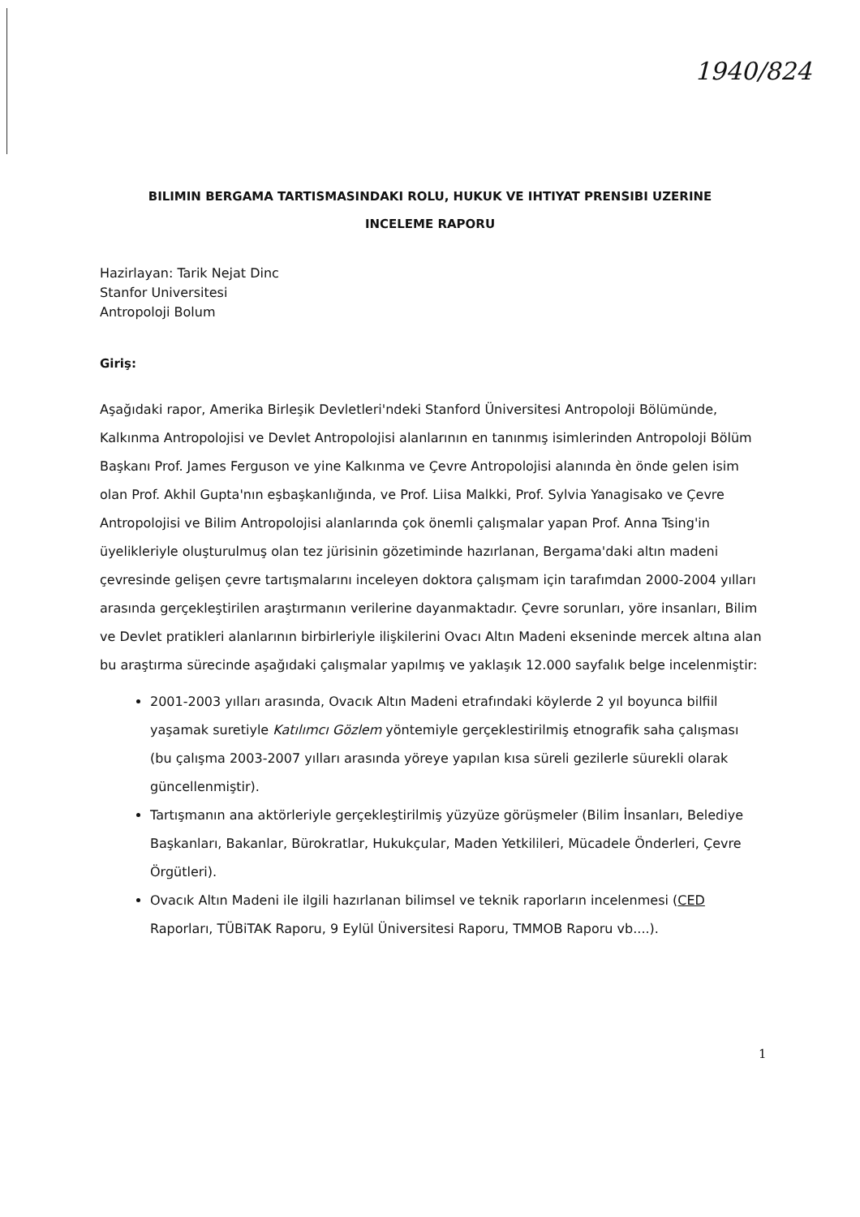1940/824
BILIMIN BERGAMA TARTISMASINDAKI ROLU, HUKUK VE IHTIYAT PRENSIBI UZERINE INCELEME RAPORU
Hazirlayan: Tarik Nejat Dinc
Stanfor Universitesi
Antropoloji Bolum
Giriş:
Aşağıdaki rapor, Amerika Birleşik Devletleri'ndeki Stanford Üniversitesi Antropoloji Bölümünde, Kalkınma Antropolojisi ve Devlet Antropolojisi alanlarının en tanınmış isimlerinden Antropoloji Bölüm Başkanı Prof. James Ferguson ve yine Kalkınma ve Çevre Antropolojisi alanında èn önde gelen isim olan Prof. Akhil Gupta'nın eşbaşkanlığında, ve Prof. Liisa Malkki, Prof. Sylvia Yanagisako ve Çevre Antropolojisi ve Bilim Antropolojisi alanlarında çok önemli çalışmalar yapan Prof. Anna Tsing'in üyelikleriyle oluşturulmuş olan tez jürisinin gözetiminde hazırlanan, Bergama'daki altın madeni çevresinde gelişen çevre tartışmalarını inceleyen doktora çalışmam için tarafımdan 2000-2004 yılları arasında gerçekleştirilen araştırmanın verilerine dayanmaktadır. Çevre sorunları, yöre insanları, Bilim ve Devlet pratikleri alanlarının birbirleriyle ilişkilerini Ovacı Altın Madeni ekseninde mercek altına alan bu araştırma sürecinde aşağıdaki çalışmalar yapılmış ve yaklaşık 12.000 sayfalık belge incelenmiştir:
2001-2003 yılları arasında, Ovacık Altın Madeni etrafındaki köylerde 2 yıl boyunca bilfiil yaşamak suretiyle Katılımcı Gözlem yöntemiyle gerçeklestirilmiş etnografik saha çalışması (bu çalışma 2003-2007 yılları arasında yöreye yapılan kısa süreli gezilerle süurekli olarak güncellenmiştir).
Tartışmanın ana aktörleriyle gerçekleştirilmiş yüzyüze görüşmeler (Bilim İnsanları, Belediye Başkanları, Bakanlar, Bürokratlar, Hukukçular, Maden Yetkilileri, Mücadele Önderleri, Çevre Örgütleri).
Ovacık Altın Madeni ile ilgili hazırlanan bilimsel ve teknik raporların incelenmesi (CED Raporları, TÜBiTAK Raporu, 9 Eylül Üniversitesi Raporu, TMMOB Raporu vb....).
1